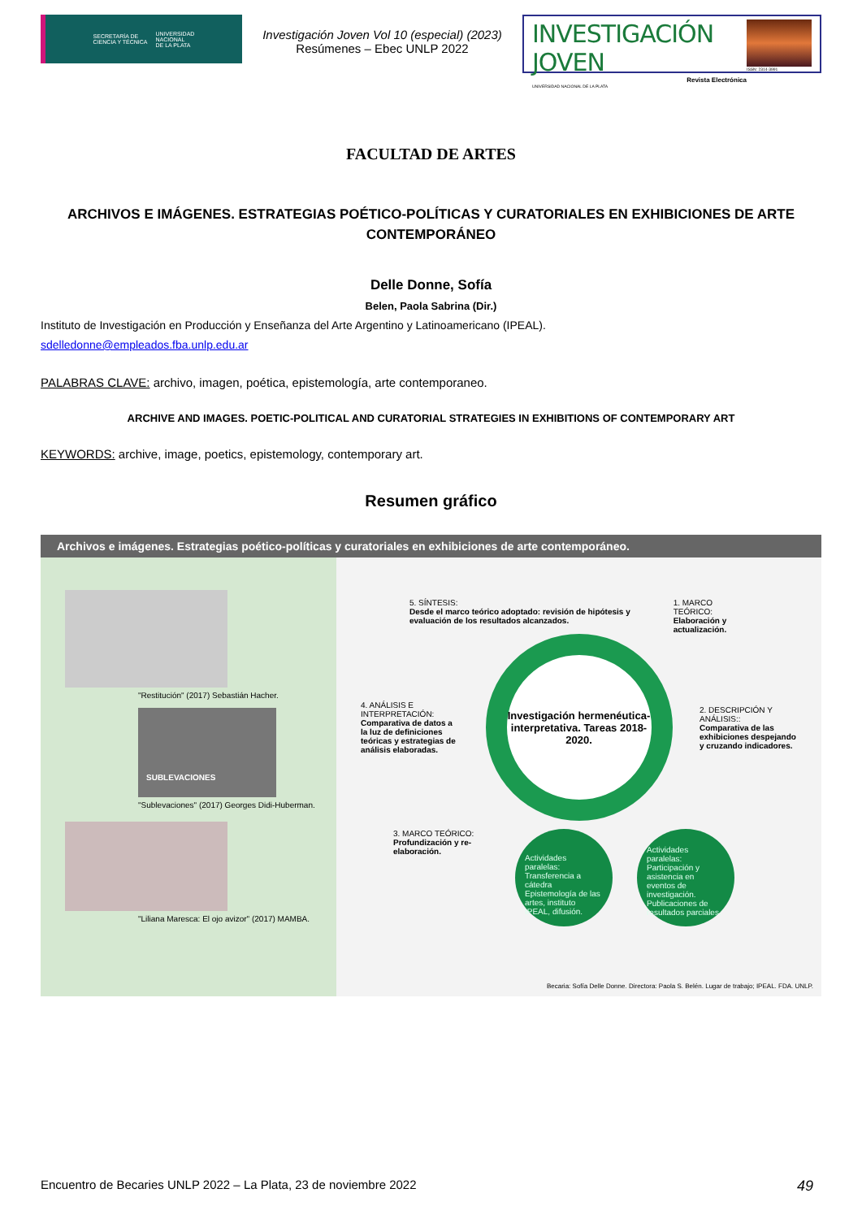SECRETARÍA DE
CIENCIA Y TÉCNICA UNIVERSIDAD
NACIONAL
DE LA PLATA
Investigación Joven Vol 10 (especial) (2023)
Resúmenes – Ebec UNLP 2022
INVESTIGACIÓN JOVEN
Revista Electrónica
UNIVERSIDAD NACIONAL DE LA PLATA
ISSN: 2314-3991
FACULTAD DE ARTES
ARCHIVOS E IMÁGENES. ESTRATEGIAS POÉTICO-POLÍTICAS Y CURATORIALES EN EXHIBICIONES DE ARTE CONTEMPORÁNEO
Delle Donne, Sofía
Belen, Paola Sabrina (Dir.)
Instituto de Investigación en Producción y Enseñanza del Arte Argentino y Latinoamericano (IPEAL).
sdelledonne@empleados.fba.unlp.edu.ar
PALABRAS CLAVE: archivo, imagen, poética, epistemología, arte contemporaneo.
ARCHIVE AND IMAGES. POETIC-POLITICAL AND CURATORIAL STRATEGIES IN EXHIBITIONS OF CONTEMPORARY ART
KEYWORDS: archive, image, poetics, epistemology, contemporary art.
Resumen gráfico
Archivos e imágenes. Estrategias poético-políticas y curatoriales en exhibiciones de arte contemporáneo.
"Restitución" (2017) Sebastián Hacher.
SUBLEVACIONES
"Sublevaciones" (2017) Georges Didi-Huberman.
"Liliana Maresca: El ojo avizor" (2017) MAMBA.
5. SÍNTESIS:
Desde el marco teórico adoptado: revisión de hipótesis y evaluación de los resultados alcanzados.
1. MARCO TEÓRICO:
Elaboración y actualización.
4. ANÁLISIS E INTERPRETACIÓN:
Comparativa de datos a la luz de definiciones teóricas y estrategias de análisis elaboradas.
Investigación hermenéutica-interpretativa. Tareas 2018-2020.
2. DESCRIPCIÓN Y ANÁLISIS::
Comparativa de las exhibiciones despejando y cruzando indicadores.
3. MARCO TEÓRICO:
Profundización y re-elaboración.
Actividades paralelas: Transferencia a cátedra Epistemología de las artes, instituto IPEAL, difusión.
Actividades paralelas: Participación y asistencia en eventos de investigación. Publicaciones de resultados parciales.
Becaria: Sofía Delle Donne. Directora: Paola S. Belén. Lugar de trabajo; IPEAL. FDA. UNLP.
Encuentro de Becaries UNLP 2022 – La Plata, 23 de noviembre 2022 49